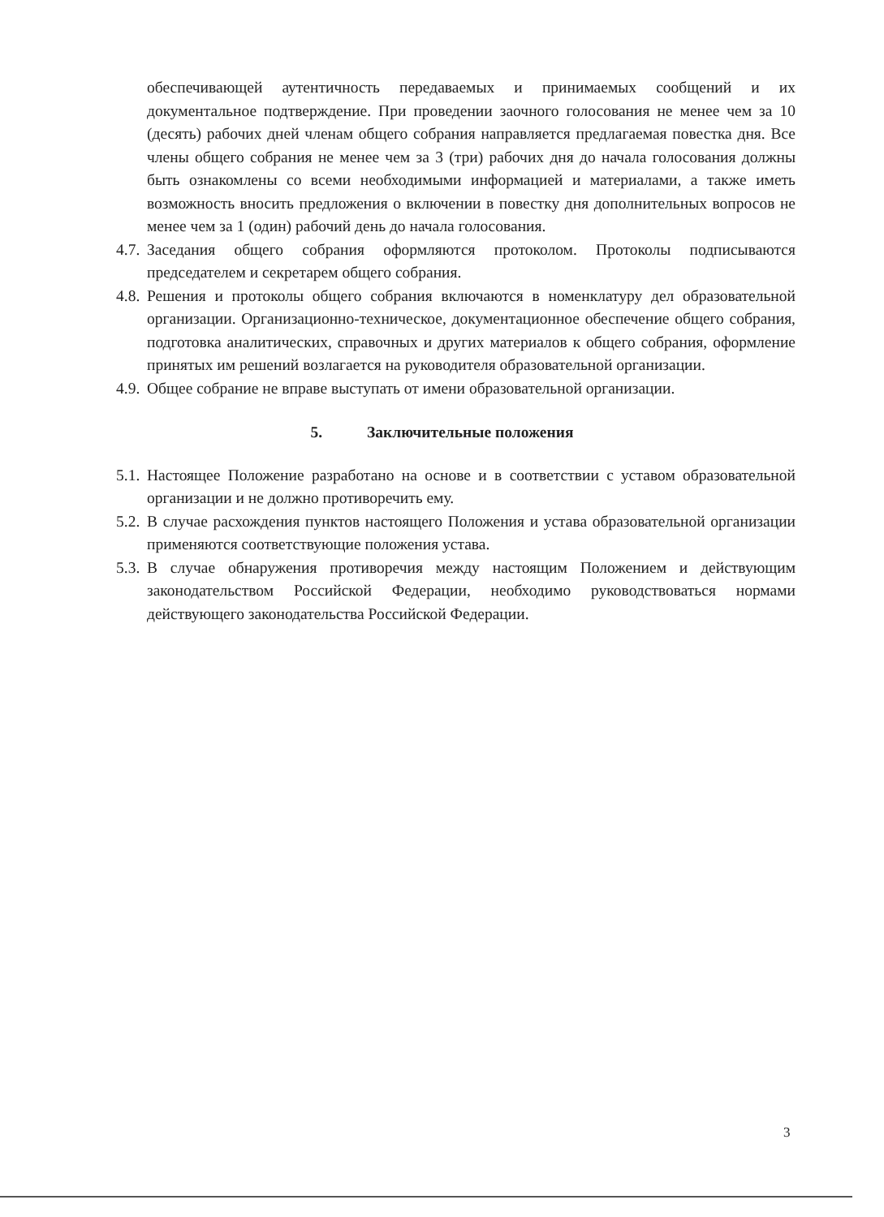обеспечивающей аутентичность передаваемых и принимаемых сообщений и их документальное подтверждение. При проведении заочного голосования не менее чем за 10 (десять) рабочих дней членам общего собрания направляется предлагаемая повестка дня. Все члены общего собрания не менее чем за 3 (три) рабочих дня до начала голосования должны быть ознакомлены со всеми необходимыми информацией и материалами, а также иметь возможность вносить предложения о включении в повестку дня дополнительных вопросов не менее чем за 1 (один) рабочий день до начала голосования.
4.7.
Заседания общего собрания оформляются протоколом. Протоколы подписываются председателем и секретарем общего собрания.
4.8.
Решения и протоколы общего собрания включаются в номенклатуру дел образовательной организации. Организационно-техническое, документационное обеспечение общего собрания, подготовка аналитических, справочных и других материалов к общего собрания, оформление принятых им решений возлагается на руководителя образовательной организации.
4.9.
Общее собрание не вправе выступать от имени образовательной организации.
5. Заключительные положения
5.1.
Настоящее Положение разработано на основе и в соответствии с уставом образовательной организации и не должно противоречить ему.
5.2.
В случае расхождения пунктов настоящего Положения и устава образовательной организации применяются соответствующие положения устава.
5.3.
В случае обнаружения противоречия между настоящим Положением и действующим законодательством Российской Федерации, необходимо руководствоваться нормами действующего законодательства Российской Федерации.
3